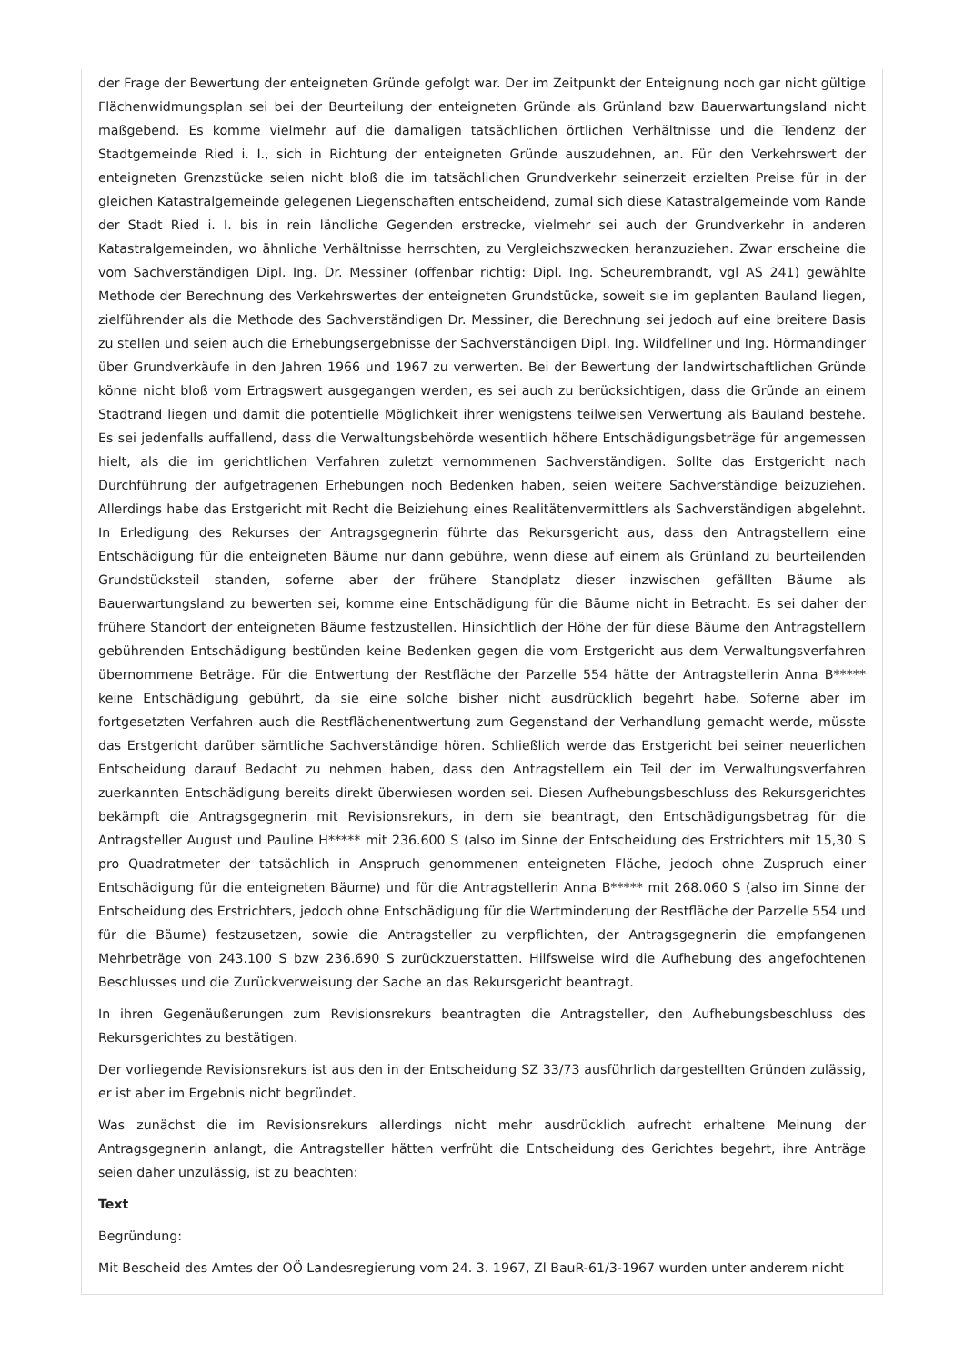der Frage der Bewertung der enteigneten Gründe gefolgt war. Der im Zeitpunkt der Enteignung noch gar nicht gültige Flächenwidmungsplan sei bei der Beurteilung der enteigneten Gründe als Grünland bzw Bauerwartungsland nicht maßgebend. Es komme vielmehr auf die damaligen tatsächlichen örtlichen Verhältnisse und die Tendenz der Stadtgemeinde Ried i. I., sich in Richtung der enteigneten Gründe auszudehnen, an. Für den Verkehrswert der enteigneten Grenzstücke seien nicht bloß die im tatsächlichen Grundverkehr seinerzeit erzielten Preise für in der gleichen Katastralgemeinde gelegenen Liegenschaften entscheidend, zumal sich diese Katastralgemeinde vom Rande der Stadt Ried i. I. bis in rein ländliche Gegenden erstrecke, vielmehr sei auch der Grundverkehr in anderen Katastralgemeinden, wo ähnliche Verhältnisse herrschten, zu Vergleichszwecken heranzuziehen. Zwar erscheine die vom Sachverständigen Dipl. Ing. Dr. Messiner (offenbar richtig: Dipl. Ing. Scheurembrandt, vgl AS 241) gewählte Methode der Berechnung des Verkehrswertes der enteigneten Grundstücke, soweit sie im geplanten Bauland liegen, zielführender als die Methode des Sachverständigen Dr. Messiner, die Berechnung sei jedoch auf eine breitere Basis zu stellen und seien auch die Erhebungsergebnisse der Sachverständigen Dipl. Ing. Wildfellner und Ing. Hörmandinger über Grundverkäufe in den Jahren 1966 und 1967 zu verwerten. Bei der Bewertung der landwirtschaftlichen Gründe könne nicht bloß vom Ertragswert ausgegangen werden, es sei auch zu berücksichtigen, dass die Gründe an einem Stadtrand liegen und damit die potentielle Möglichkeit ihrer wenigstens teilweisen Verwertung als Bauland bestehe. Es sei jedenfalls auffallend, dass die Verwaltungsbehörde wesentlich höhere Entschädigungsbeträge für angemessen hielt, als die im gerichtlichen Verfahren zuletzt vernommenen Sachverständigen. Sollte das Erstgericht nach Durchführung der aufgetragenen Erhebungen noch Bedenken haben, seien weitere Sachverständige beizuziehen. Allerdings habe das Erstgericht mit Recht die Beiziehung eines Realitätenvermittlers als Sachverständigen abgelehnt. In Erledigung des Rekurses der Antragsgegnerin führte das Rekursgericht aus, dass den Antragstellern eine Entschädigung für die enteigneten Bäume nur dann gebühre, wenn diese auf einem als Grünland zu beurteilenden Grundstücksteil standen, soferne aber der frühere Standplatz dieser inzwischen gefällten Bäume als Bauerwartungsland zu bewerten sei, komme eine Entschädigung für die Bäume nicht in Betracht. Es sei daher der frühere Standort der enteigneten Bäume festzustellen. Hinsichtlich der Höhe der für diese Bäume den Antragstellern gebührenden Entschädigung bestünden keine Bedenken gegen die vom Erstgericht aus dem Verwaltungsverfahren übernommene Beträge. Für die Entwertung der Restfläche der Parzelle 554 hätte der Antragstellerin Anna B***** keine Entschädigung gebührt, da sie eine solche bisher nicht ausdrücklich begehrt habe. Soferne aber im fortgesetzten Verfahren auch die Restflächenentwertung zum Gegenstand der Verhandlung gemacht werde, müsste das Erstgericht darüber sämtliche Sachverständige hören. Schließlich werde das Erstgericht bei seiner neuerlichen Entscheidung darauf Bedacht zu nehmen haben, dass den Antragstellern ein Teil der im Verwaltungsverfahren zuerkannten Entschädigung bereits direkt überwiesen worden sei. Diesen Aufhebungsbeschluss des Rekursgerichtes bekämpft die Antragsgegnerin mit Revisionsrekurs, in dem sie beantragt, den Entschädigungsbetrag für die Antragsteller August und Pauline H***** mit 236.600 S (also im Sinne der Entscheidung des Erstrichters mit 15,30 S pro Quadratmeter der tatsächlich in Anspruch genommenen enteigneten Fläche, jedoch ohne Zuspruch einer Entschädigung für die enteigneten Bäume) und für die Antragstellerin Anna B***** mit 268.060 S (also im Sinne der Entscheidung des Erstrichters, jedoch ohne Entschädigung für die Wertminderung der Restfläche der Parzelle 554 und für die Bäume) festzusetzen, sowie die Antragsteller zu verpflichten, der Antragsgegnerin die empfangenen Mehrbeträge von 243.100 S bzw 236.690 S zurückzuerstatten. Hilfsweise wird die Aufhebung des angefochtenen Beschlusses und die Zurückverweisung der Sache an das Rekursgericht beantragt.
In ihren Gegenäußerungen zum Revisionsrekurs beantragten die Antragsteller, den Aufhebungsbeschluss des Rekursgerichtes zu bestätigen.
Der vorliegende Revisionsrekurs ist aus den in der Entscheidung SZ 33/73 ausführlich dargestellten Gründen zulässig, er ist aber im Ergebnis nicht begründet.
Was zunächst die im Revisionsrekurs allerdings nicht mehr ausdrücklich aufrecht erhaltene Meinung der Antragsgegnerin anlangt, die Antragsteller hätten verfrüht die Entscheidung des Gerichtes begehrt, ihre Anträge seien daher unzulässig, ist zu beachten:
Text
Begründung:
Mit Bescheid des Amtes der OÖ Landesregierung vom 24. 3. 1967, Zl BauR-61/3-1967 wurden unter anderem nicht